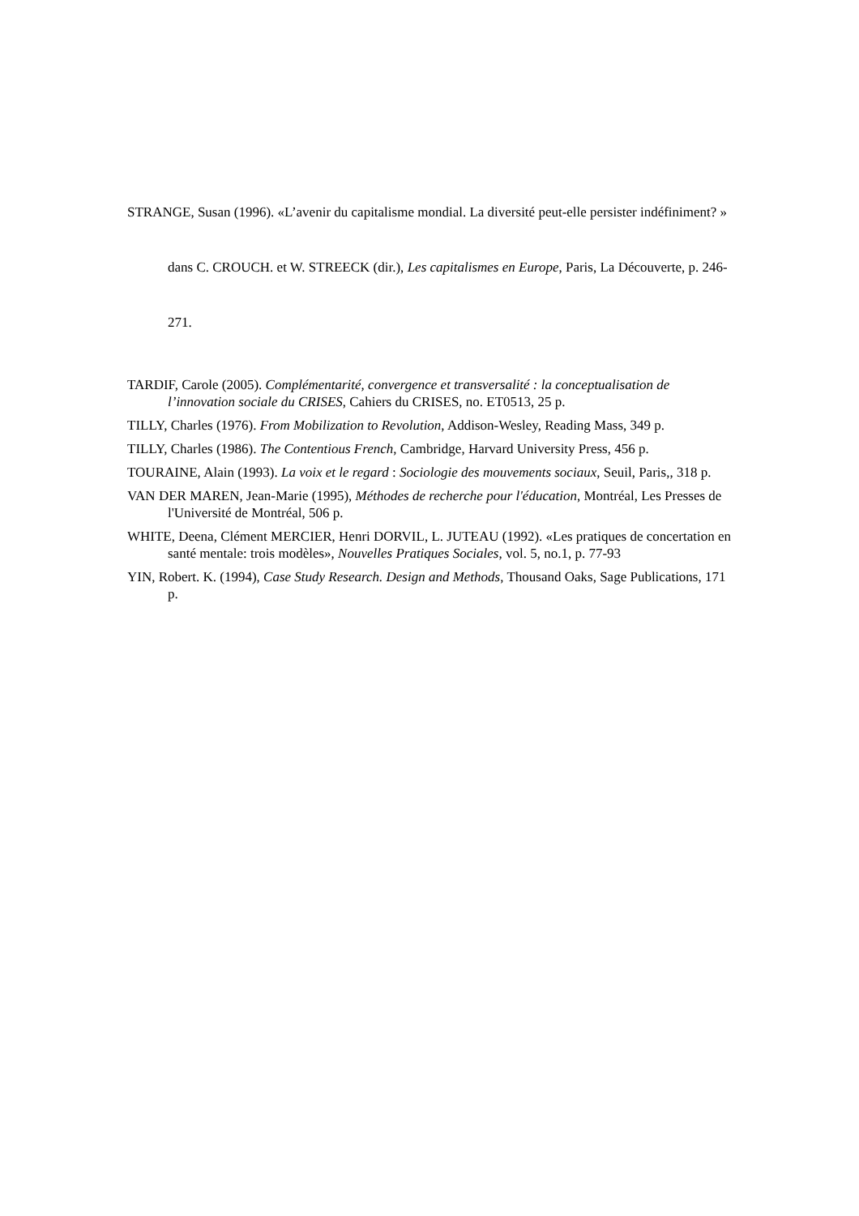STRANGE, Susan (1996). «L’avenir du capitalisme mondial. La diversité peut-elle persister indéfiniment? » dans C. CROUCH. et W. STREECK (dir.), Les capitalismes en Europe, Paris, La Découverte, p. 246-271.
TARDIF, Carole (2005). Complémentarité, convergence et transversalité : la conceptualisation de l’innovation sociale du CRISES, Cahiers du CRISES, no. ET0513, 25 p.
TILLY, Charles (1976). From Mobilization to Revolution, Addison-Wesley, Reading Mass, 349 p.
TILLY, Charles (1986). The Contentious French, Cambridge, Harvard University Press, 456 p.
TOURAINE, Alain (1993). La voix et le regard : Sociologie des mouvements sociaux, Seuil, Paris,, 318 p.
VAN DER MAREN, Jean-Marie (1995), Méthodes de recherche pour l'éducation, Montréal, Les Presses de l'Université de Montréal, 506 p.
WHITE, Deena, Clément MERCIER, Henri DORVIL, L. JUTEAU (1992). «Les pratiques de concertation en santé mentale: trois modèles», Nouvelles Pratiques Sociales, vol. 5, no.1, p. 77-93
YIN, Robert. K. (1994), Case Study Research. Design and Methods, Thousand Oaks, Sage Publications, 171 p.